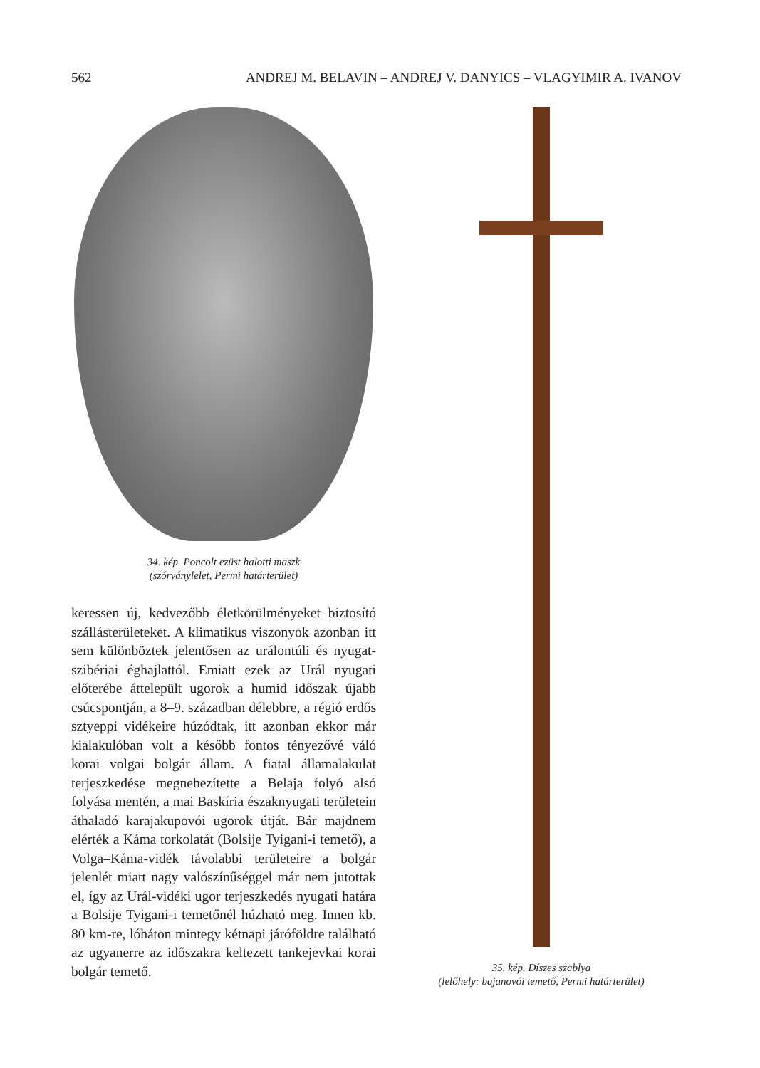562 ANDREJ M. BELAVIN – ANDREJ V. DANYICS – VLAGYIMIR A. IVANOV
34. kép. Poncolt ezüst halotti maszk
(szórványlelet, Permi határterület)
keressen új, kedvezőbb életkörülményeket biztosító szállásterületeket. A klimatikus viszonyok azonban itt sem különböztek jelentősen az urálontúli és nyugat-szibériai éghajlattól. Emiatt ezek az Urál nyugati előterébe áttelepült ugorok a humid időszak újabb csúcspontján, a 8–9. században délebbre, a régió erdős sztyeppi vidékeire húzódtak, itt azonban ekkor már kialakulóban volt a később fontos tényezővé váló korai volgai bolgár állam. A fiatal államalakulat terjeszkedése megnehezítette a Belaja folyó alsó folyása mentén, a mai Baskíria északnyugati területein áthaladó karajakupovói ugorok útját. Bár majdnem elérték a Káma torkolatát (Bolsije Tyigani-i temető), a Volga–Káma-vidék távolabbi területeire a bolgár jelenlét miatt nagy valószínűséggel már nem jutottak el, így az Urál-vidéki ugor terjeszkedés nyugati határa a Bolsije Tyigani-i temetőnél húzható meg. Innen kb. 80 km-re, lóháton mintegy kétnapi járóföldre található az ugyanerre az időszakra keltezett tankejevkai korai bolgár temető.
35. kép. Díszes szablya
(lelőhely: bajanovói temető, Permi határterület)